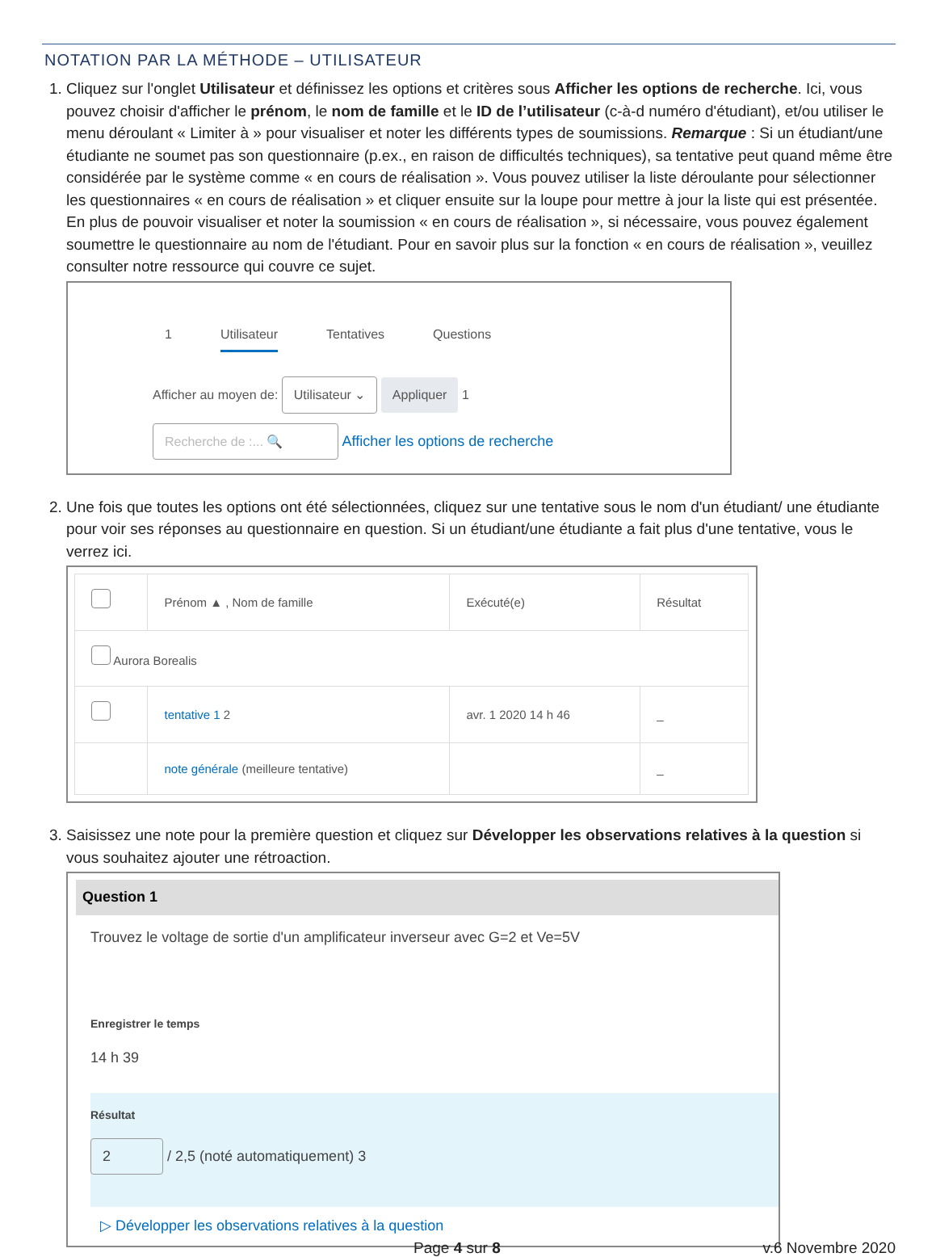NOTATION PAR LA MÉTHODE – UTILISATEUR
1. Cliquez sur l'onglet Utilisateur et définissez les options et critères sous Afficher les options de recherche. Ici, vous pouvez choisir d'afficher le prénom, le nom de famille et le ID de l’utilisateur (c-à-d numéro d'étudiant), et/ou utiliser le menu déroulant « Limiter à » pour visualiser et noter les différents types de soumissions. Remarque : Si un étudiant/une étudiante ne soumet pas son questionnaire (p.ex., en raison de difficultés techniques), sa tentative peut quand même être considérée par le système comme « en cours de réalisation ». Vous pouvez utiliser la liste déroulante pour sélectionner les questionnaires « en cours de réalisation » et cliquer ensuite sur la loupe pour mettre à jour la liste qui est présentée. En plus de pouvoir visualiser et noter la soumission « en cours de réalisation », si nécessaire, vous pouvez également soumettre le questionnaire au nom de l'étudiant. Pour en savoir plus sur la fonction « en cours de réalisation », veuillez consulter notre ressource qui couvre ce sujet.
1 Utilisateur Tentatives Questions
Afficher au moyen de: Utilisateur ⌄ Appliquer 1
Recherche de :... 🔍 Afficher les options de recherche
2. Une fois que toutes les options ont été sélectionnées, cliquez sur une tentative sous le nom d'un étudiant/ une étudiante pour voir ses réponses au questionnaire en question. Si un étudiant/une étudiante a fait plus d'une tentative, vous le verrez ici.
| | Prénom ▲ , Nom de famille | Exécuté(e) | Résultat |
| --- | --- | --- | --- |
| Aurora Borealis | | | |
| | tentative 1 2 | avr. 1 2020 14 h 46 | _ |
| | note générale (meilleure tentative) | | _ |
3. Saisissez une note pour la première question et cliquez sur Développer les observations relatives à la question si vous souhaitez ajouter une rétroaction.
Question 1
Trouvez le voltage de sortie d'un amplificateur inverseur avec G=2 et Ve=5V
Enregistrer le temps
14 h 39
Résultat
2 / 2,5 (noté automatiquement) 3
▷ Développer les observations relatives à la question
Page 4 sur 8 v.6 Novembre 2020